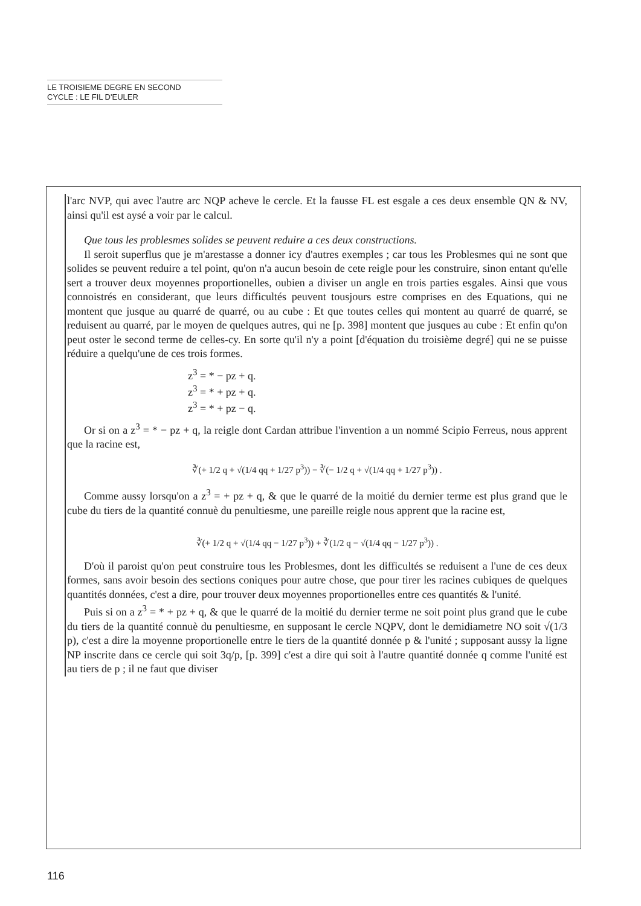LE TROISIEME DEGRE EN SECOND
CYCLE : LE FIL D'EULER
l'arc NVP, qui avec l'autre arc NQP acheve le cercle. Et la fausse FL est esgale a ces deux ensemble QN & NV, ainsi qu'il est aysé a voir par le calcul.
Que tous les problesmes solides se peuvent reduire a ces deux constructions.
Il seroit superflus que je m'arestasse a donner icy d'autres exemples ; car tous les Problesmes qui ne sont que solides se peuvent reduire a tel point, qu'on n'a aucun besoin de cete reigle pour les construire, sinon entant qu'elle sert a trouver deux moyennes proportionelles, oubien a diviser un angle en trois parties esgales. Ainsi que vous connoistrés en considerant, que leurs difficultés peuvent tousjours estre comprises en des Equations, qui ne montent que jusque au quarré de quarré, ou au cube : Et que toutes celles qui montent au quarré de quarré, se reduisent au quarré, par le moyen de quelques autres, qui ne [p. 398] montent que jusques au cube : Et enfin qu'on peut oster le second terme de celles-cy. En sorte qu'il n'y a point [d'équation du troisième degré] qui ne se puisse réduire a quelqu'une de ces trois formes.
z<sup>3</sup> = * − pz + q.
z<sup>3</sup> = * + pz + q.
z<sup>3</sup> = * + pz − q.
Or si on a z<sup>3</sup> = * − pz + q, la reigle dont Cardan attribue l'invention a un nommé Scipio Ferreus, nous apprent que la racine est,
∛(+ 1/2 q + √(1/4 qq + 1/27 p<sup>3</sup>)) − ∛(− 1/2 q + √(1/4 qq + 1/27 p<sup>3</sup>)) .
Comme aussy lorsqu'on a z<sup>3</sup> = + pz + q, & que le quarré de la moitié du dernier terme est plus grand que le cube du tiers de la quantité connuè du penultiesme, une pareille reigle nous apprent que la racine est,
∛(+ 1/2 q + √(1/4 qq − 1/27 p<sup>3</sup>)) + ∛(1/2 q − √(1/4 qq − 1/27 p<sup>3</sup>)) .
D'où il paroist qu'on peut construire tous les Problesmes, dont les difficultés se reduisent a l'une de ces deux formes, sans avoir besoin des sections coniques pour autre chose, que pour tirer les racines cubiques de quelques quantités données, c'est a dire, pour trouver deux moyennes proportionelles entre ces quantités & l'unité.
Puis si on a z<sup>3</sup> = * + pz + q, & que le quarré de la moitié du dernier terme ne soit point plus grand que le cube du tiers de la quantité connuè du penultiesme, en supposant le cercle NQPV, dont le demidiametre NO soit √(1/3 p), c'est a dire la moyenne proportionelle entre le tiers de la quantité donnée p & l'unité ; supposant aussy la ligne NP inscrite dans ce cercle qui soit 3q/p, [p. 399] c'est a dire qui soit à l'autre quantité donnée q comme l'unité est au tiers de p ; il ne faut que diviser
116